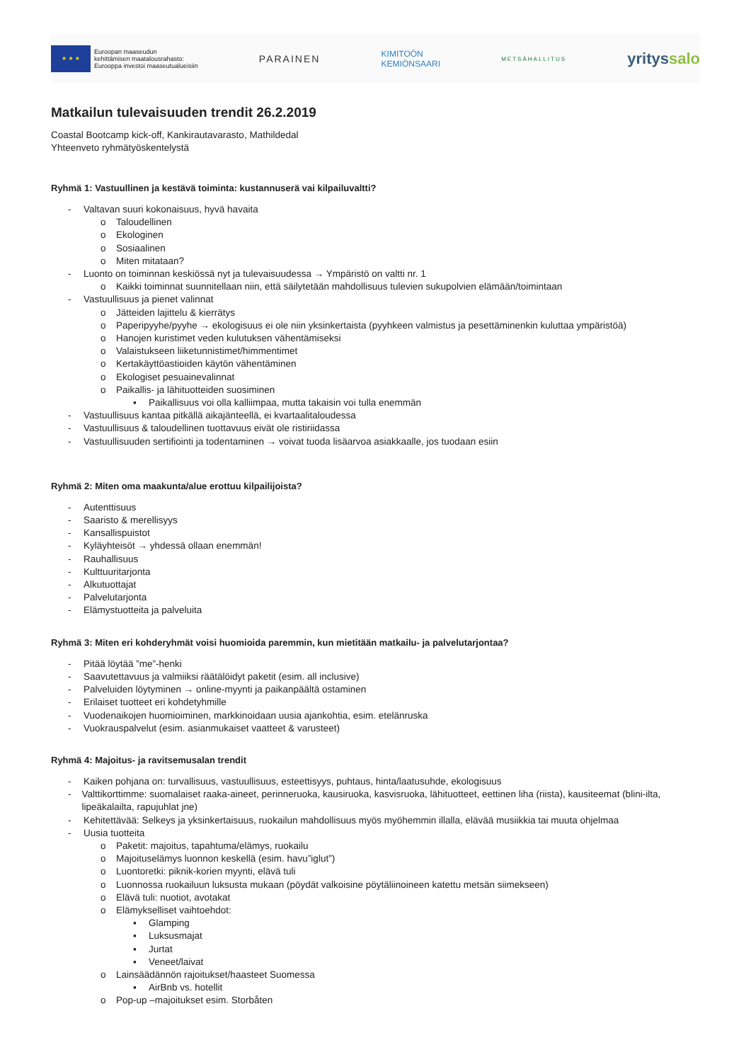★ ★ ★
Euroopan maaseudun
kehittämisen maatalousrahasto:
Eurooppa investoi maaseutualueisiin
PARAINEN
KIMITOÖN
KEMIÖNSAARI
METSÄHALLITUS
yrityssalo
Matkailun tulevaisuuden trendit 26.2.2019
Coastal Bootcamp kick-off, Kankirautavarasto, Mathildedal
Yhteenveto ryhmätyöskentelystä
Ryhmä 1: Vastuullinen ja kestävä toiminta: kustannuserä vai kilpailuvaltti?
- Valtavan suuri kokonaisuus, hyvä havaita
o Taloudellinen
o Ekologinen
o Sosiaalinen
o Miten mitataan?
- Luonto on toiminnan keskiössä nyt ja tulevaisuudessa → Ympäristö on valtti nr. 1
o Kaikki toiminnat suunnitellaan niin, että säilytetään mahdollisuus tulevien sukupolvien elämään/toimintaan
- Vastuullisuus ja pienet valinnat
o Jätteiden lajittelu & kierrätys
o Paperipyyhe/pyyhe → ekologisuus ei ole niin yksinkertaista (pyyhkeen valmistus ja pesettäminenkin kuluttaa ympäristöä)
o Hanojen kuristimet veden kulutuksen vähentämiseksi
o Valaistukseen liiketunnistimet/himmentimet
o Kertakäyttöastioiden käytön vähentäminen
o Ekologiset pesuainevalinnat
o Paikallis- ja lähituotteiden suosiminen
▪ Paikallisuus voi olla kalliimpaa, mutta takaisin voi tulla enemmän
- Vastuullisuus kantaa pitkällä aikajänteellä, ei kvartaalitaloudessa
- Vastuullisuus & taloudellinen tuottavuus eivät ole ristiriidassa
- Vastuullisuuden sertifiointi ja todentaminen → voivat tuoda lisäarvoa asiakkaalle, jos tuodaan esiin
Ryhmä 2: Miten oma maakunta/alue erottuu kilpailijoista?
- Autenttisuus
- Saaristo & merellisyys
- Kansallispuistot
- Kyläyhteisöt → yhdessä ollaan enemmän!
- Rauhallisuus
- Kulttuuritarjonta
- Alkutuottajat
- Palvelutarjonta
- Elämystuotteita ja palveluita
Ryhmä 3: Miten eri kohderyhmät voisi huomioida paremmin, kun mietitään matkailu- ja palvelutarjontaa?
- Pitää löytää ”me”-henki
- Saavutettavuus ja valmiiksi räätälöidyt paketit (esim. all inclusive)
- Palveluiden löytyminen → online-myynti ja paikanpäältä ostaminen
- Erilaiset tuotteet eri kohdetyhmille
- Vuodenaikojen huomioiminen, markkinoidaan uusia ajankohtia, esim. etelänruska
- Vuokrauspalvelut (esim. asianmukaiset vaatteet & varusteet)
Ryhmä 4: Majoitus- ja ravitsemusalan trendit
- Kaiken pohjana on: turvallisuus, vastuullisuus, esteettisyys, puhtaus, hinta/laatusuhde, ekologisuus
- Valttikorttimme: suomalaiset raaka-aineet, perinneruoka, kausiruoka, kasvisruoka, lähituotteet, eettinen liha (riista), kausiteemat (blini-ilta, lipeäkalailta, rapujuhlat jne)
- Kehitettävää: Selkeys ja yksinkertaisuus, ruokailun mahdollisuus myös myöhemmin illalla, elävää musiikkia tai muuta ohjelmaa
- Uusia tuotteita
o Paketit: majoitus, tapahtuma/elämys, ruokailu
o Majoituselämys luonnon keskellä (esim. havu”iglut”)
o Luontoretki: piknik-korien myynti, elävä tuli
o Luonnossa ruokailuun luksusta mukaan (pöydät valkoisine pöytäliinoineen katettu metsän siimekseen)
o Elävä tuli: nuotiot, avotakat
o Elämykselliset vaihtoehdot:
▪ Glamping
▪ Luksusmajat
▪ Jurtat
▪ Veneet/laivat
o Lainsäädännön rajoitukset/haasteet Suomessa
▪ AirBnb vs. hotellit
o Pop-up –majoitukset esim. Storbåten